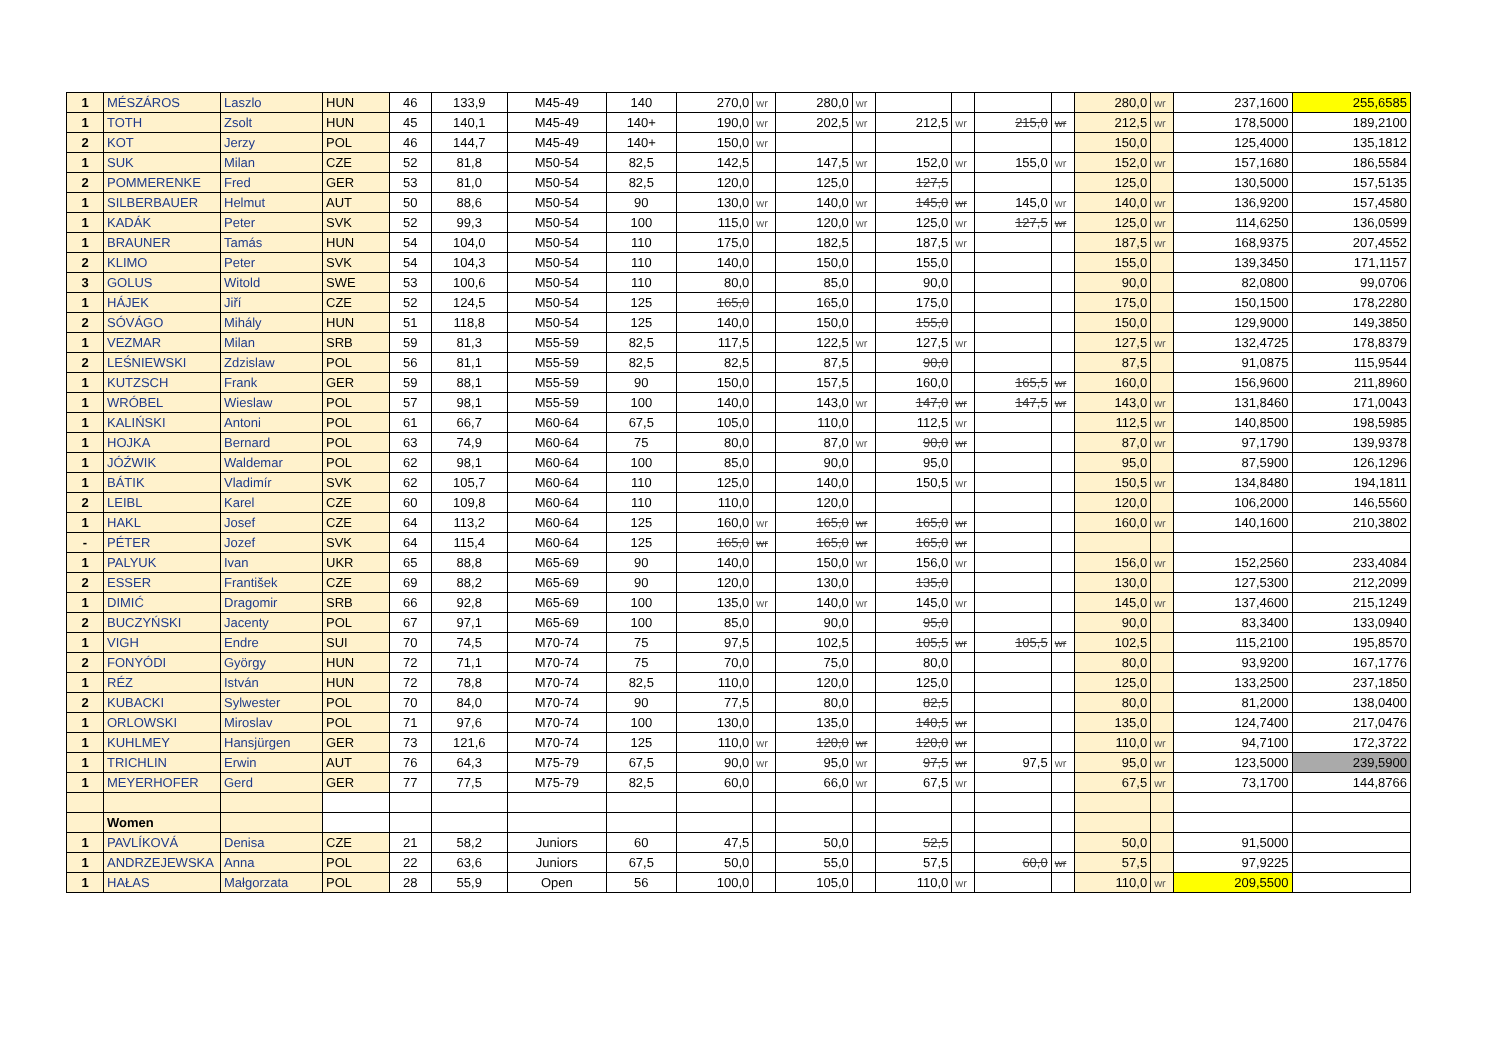| 1 | MÉSZÁROS | Laszlo | HUN | 46 | 133,9 | M45-49 | 140 | 270,0 | wr | 280,0 | wr | | | | | 280,0 | wr | 237,1600 | 255,6585 |
| 1 | TOTH | Zsolt | HUN | 45 | 140,1 | M45-49 | 140+ | 190,0 | wr | 202,5 | wr | 212,5 | wr | 215,0 | wr | 212,5 | wr | 178,5000 | 189,2100 |
| 2 | KOT | Jerzy | POL | 46 | 144,7 | M45-49 | 140+ | 150,0 | wr | | | | | | | 150,0 | | 125,4000 | 135,1812 |
| 1 | SUK | Milan | CZE | 52 | 81,8 | M50-54 | 82,5 | 142,5 | | 147,5 | wr | 152,0 | wr | 155,0 | wr | 152,0 | wr | 157,1680 | 186,5584 |
| 2 | POMMERENKE | Fred | GER | 53 | 81,0 | M50-54 | 82,5 | 120,0 | | 125,0 | | 127,5 | | | | 125,0 | | 130,5000 | 157,5135 |
| 1 | SILBERBAUER | Helmut | AUT | 50 | 88,6 | M50-54 | 90 | 130,0 | wr | 140,0 | wr | 145,0 | wr | 145,0 | wr | 140,0 | wr | 136,9200 | 157,4580 |
| 1 | KADÁK | Peter | SVK | 52 | 99,3 | M50-54 | 100 | 115,0 | wr | 120,0 | wr | 125,0 | wr | 127,5 | wr | 125,0 | wr | 114,6250 | 136,0599 |
| 1 | BRAUNER | Tamás | HUN | 54 | 104,0 | M50-54 | 110 | 175,0 | | 182,5 | | 187,5 | wr | | | 187,5 | wr | 168,9375 | 207,4552 |
| 2 | KLIMO | Peter | SVK | 54 | 104,3 | M50-54 | 110 | 140,0 | | 150,0 | | 155,0 | | | | 155,0 | | 139,3450 | 171,1157 |
| 3 | GOLUS | Witold | SWE | 53 | 100,6 | M50-54 | 110 | 80,0 | | 85,0 | | 90,0 | | | | 90,0 | | 82,0800 | 99,0706 |
| 1 | HÁJEK | Jiří | CZE | 52 | 124,5 | M50-54 | 125 | 165,0 | | 165,0 | | 175,0 | | | | 175,0 | | 150,1500 | 178,2280 |
| 2 | SÓVÁGO | Mihály | HUN | 51 | 118,8 | M50-54 | 125 | 140,0 | | 150,0 | | 155,0 | | | | 150,0 | | 129,9000 | 149,3850 |
| 1 | VEZMAR | Milan | SRB | 59 | 81,3 | M55-59 | 82,5 | 117,5 | | 122,5 | wr | 127,5 | wr | | | 127,5 | wr | 132,4725 | 178,8379 |
| 2 | LEŚNIEWSKI | Zdzislaw | POL | 56 | 81,1 | M55-59 | 82,5 | 82,5 | | 87,5 | | 90,0 | | | | 87,5 | | 91,0875 | 115,9544 |
| 1 | KUTZSCH | Frank | GER | 59 | 88,1 | M55-59 | 90 | 150,0 | | 157,5 | | 160,0 | | 165,5 | wr | 160,0 | | 156,9600 | 211,8960 |
| 1 | WRÓBEL | Wieslaw | POL | 57 | 98,1 | M55-59 | 100 | 140,0 | | 143,0 | wr | 147,0 | wr | 147,5 | wr | 143,0 | wr | 131,8460 | 171,0043 |
| 1 | KALIŃSKI | Antoni | POL | 61 | 66,7 | M60-64 | 67,5 | 105,0 | | 110,0 | | 112,5 | wr | | | 112,5 | wr | 140,8500 | 198,5985 |
| 1 | HOJKA | Bernard | POL | 63 | 74,9 | M60-64 | 75 | 80,0 | | 87,0 | wr | 90,0 | wr | | | 87,0 | wr | 97,1790 | 139,9378 |
| 1 | JÓŹWIK | Waldemar | POL | 62 | 98,1 | M60-64 | 100 | 85,0 | | 90,0 | | 95,0 | | | | 95,0 | | 87,5900 | 126,1296 |
| 1 | BÁTIK | Vladimír | SVK | 62 | 105,7 | M60-64 | 110 | 125,0 | | 140,0 | | 150,5 | wr | | | 150,5 | wr | 134,8480 | 194,1811 |
| 2 | LEIBL | Karel | CZE | 60 | 109,8 | M60-64 | 110 | 110,0 | | 120,0 | | | | | | 120,0 | | 106,2000 | 146,5560 |
| 1 | HAKL | Josef | CZE | 64 | 113,2 | M60-64 | 125 | 160,0 | wr | 165,0 | wr | 165,0 | wr | | | 160,0 | wr | 140,1600 | 210,3802 |
| - | PÉTER | Jozef | SVK | 64 | 115,4 | M60-64 | 125 | 165,0 | wr | 165,0 | wr | 165,0 | wr | | | | | | |
| 1 | PALYUK | Ivan | UKR | 65 | 88,8 | M65-69 | 90 | 140,0 | | 150,0 | wr | 156,0 | wr | | | 156,0 | wr | 152,2560 | 233,4084 |
| 2 | ESSER | František | CZE | 69 | 88,2 | M65-69 | 90 | 120,0 | | 130,0 | | 135,0 | | | | 130,0 | | 127,5300 | 212,2099 |
| 1 | DIMIĆ | Dragomir | SRB | 66 | 92,8 | M65-69 | 100 | 135,0 | wr | 140,0 | wr | 145,0 | wr | | | 145,0 | wr | 137,4600 | 215,1249 |
| 2 | BUCZYŃSKI | Jacenty | POL | 67 | 97,1 | M65-69 | 100 | 85,0 | | 90,0 | | 95,0 | | | | 90,0 | | 83,3400 | 133,0940 |
| 1 | VIGH | Endre | SUI | 70 | 74,5 | M70-74 | 75 | 97,5 | | 102,5 | | 105,5 | wr | 105,5 | wr | 102,5 | | 115,2100 | 195,8570 |
| 2 | FONYÓDI | György | HUN | 72 | 71,1 | M70-74 | 75 | 70,0 | | 75,0 | | 80,0 | | | | 80,0 | | 93,9200 | 167,1776 |
| 1 | RÉZ | István | HUN | 72 | 78,8 | M70-74 | 82,5 | 110,0 | | 120,0 | | 125,0 | | | | 125,0 | | 133,2500 | 237,1850 |
| 2 | KUBACKI | Sylwester | POL | 70 | 84,0 | M70-74 | 90 | 77,5 | | 80,0 | | 82,5 | | | | 80,0 | | 81,2000 | 138,0400 |
| 1 | ORLOWSKI | Miroslav | POL | 71 | 97,6 | M70-74 | 100 | 130,0 | | 135,0 | | 140,5 | wr | | | 135,0 | | 124,7400 | 217,0476 |
| 1 | KUHLMEY | Hansjürgen | GER | 73 | 121,6 | M70-74 | 125 | 110,0 | wr | 120,0 | wr | 120,0 | wr | | | 110,0 | wr | 94,7100 | 172,3722 |
| 1 | TRICHLIN | Erwin | AUT | 76 | 64,3 | M75-79 | 67,5 | 90,0 | wr | 95,0 | wr | 97,5 | wr | 97,5 | wr | 95,0 | wr | 123,5000 | 239,5900 |
| 1 | MEYERHOFER | Gerd | GER | 77 | 77,5 | M75-79 | 82,5 | 60,0 | | 66,0 | wr | 67,5 | wr | | | 67,5 | wr | 73,1700 | 144,8766 |
| | Women | | | | | | | | | | | | | | | | | | |
| 1 | PAVLÍKOVÁ | Denisa | CZE | 21 | 58,2 | Juniors | 60 | 47,5 | | 50,0 | | 52,5 | | | | 50,0 | | 91,5000 | |
| 1 | ANDRZEJEWSKA | Anna | POL | 22 | 63,6 | Juniors | 67,5 | 50,0 | | 55,0 | | 57,5 | | 60,0 | wr | 57,5 | | 97,9225 | |
| 1 | HAŁAS | Małgorzata | POL | 28 | 55,9 | Open | 56 | 100,0 | | 105,0 | | 110,0 | wr | | | 110,0 | wr | 209,5500 | |